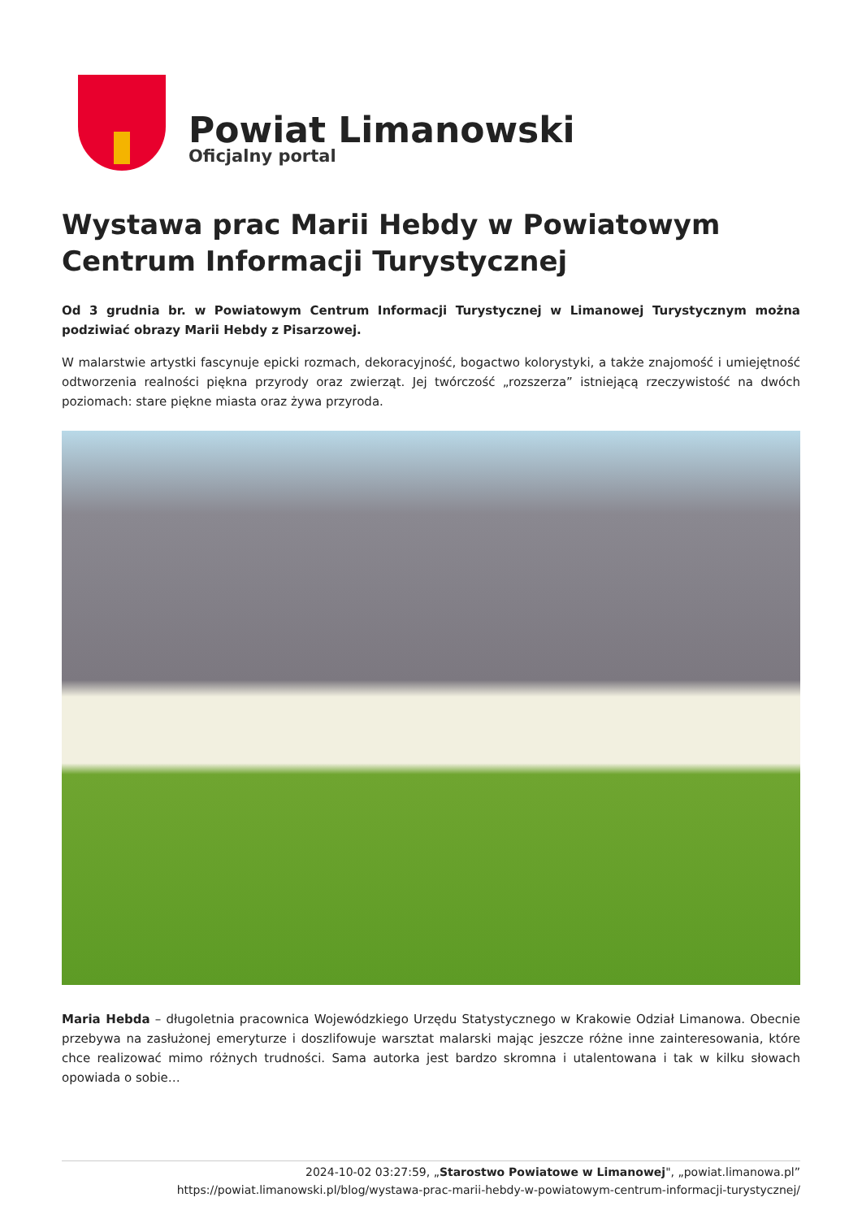Powiat Limanowski
Oficjalny portal
Wystawa prac Marii Hebdy w Powiatowym Centrum Informacji Turystycznej
Od 3 grudnia br. w Powiatowym Centrum Informacji Turystycznej w Limanowej Turystycznym można podziwiać obrazy Marii Hebdy z Pisarzowej.
W malarstwie artystki fascynuje epicki rozmach, dekoracyjność, bogactwo kolorystyki, a także znajomość i umiejętność odtworzenia realności piękna przyrody oraz zwierząt. Jej twórczość „rozszerza” istniejącą rzeczywistość na dwóch poziomach: stare piękne miasta oraz żywa przyroda.
Maria Hebda – długoletnia pracownica Wojewódzkiego Urzędu Statystycznego w Krakowie Odział Limanowa. Obecnie przebywa na zasłużonej emeryturze i doszlifowuje warsztat malarski mając jeszcze różne inne zainteresowania, które chce realizować mimo różnych trudności. Sama autorka jest bardzo skromna i utalentowana i tak w kilku słowach opowiada o sobie…
2024-10-02 03:27:59, „Starostwo Powiatowe w Limanowej", „powiat.limanowa.pl”
https://powiat.limanowski.pl/blog/wystawa-prac-marii-hebdy-w-powiatowym-centrum-informacji-turystycznej/